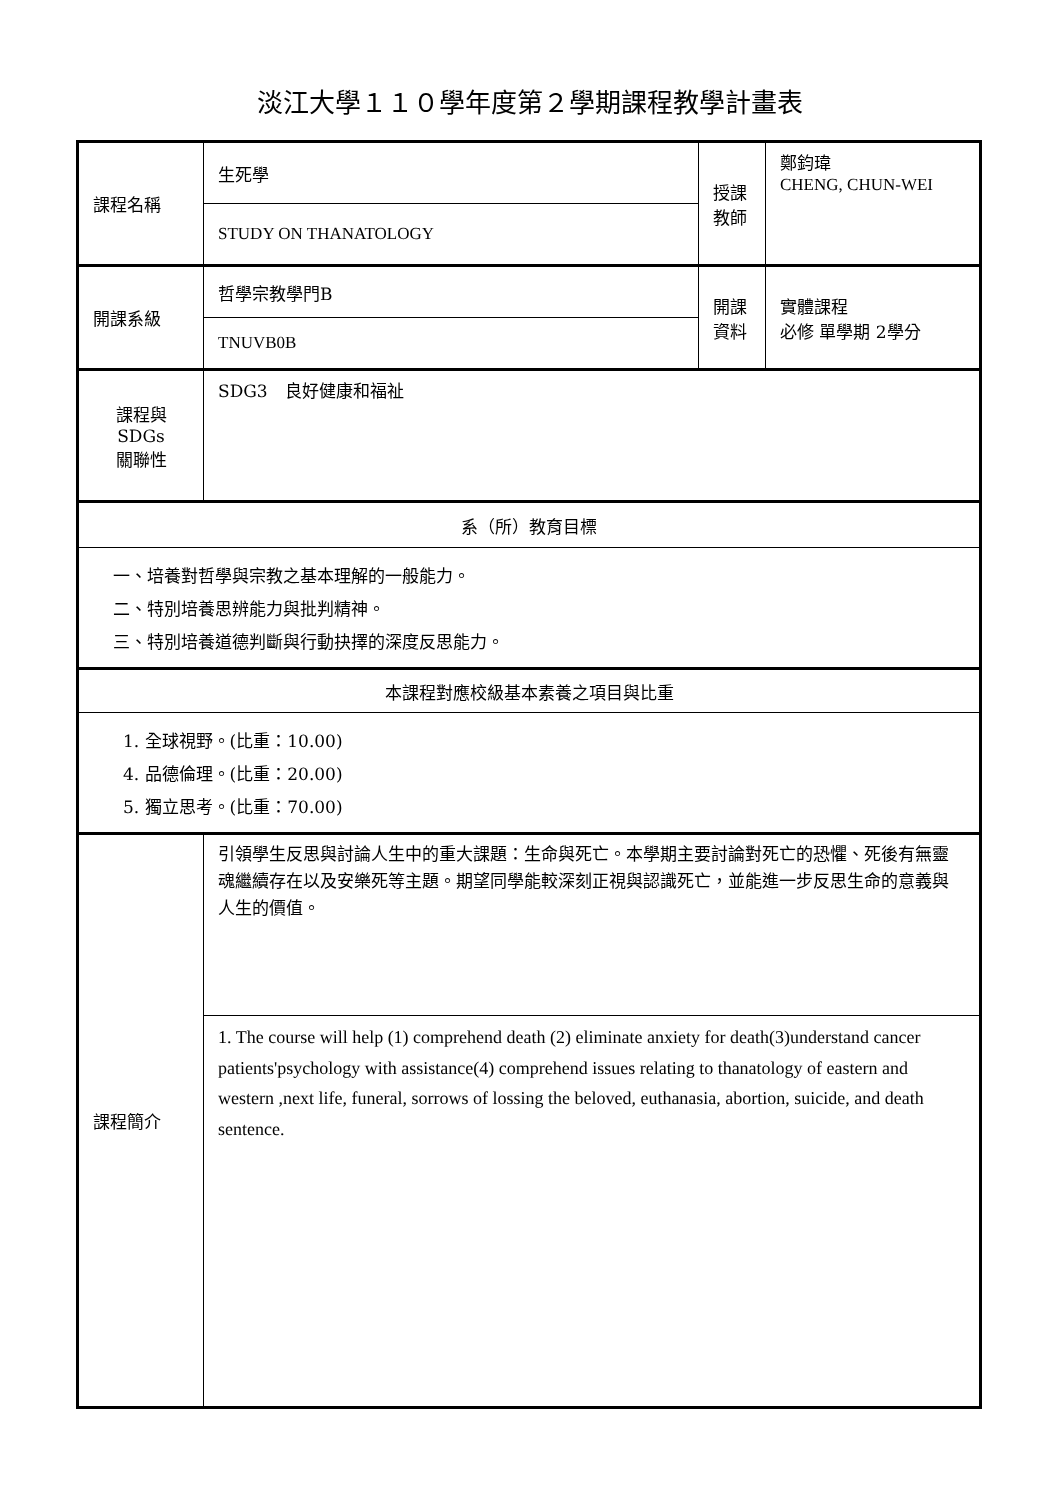淡江大學１１０學年度第２學期課程教學計畫表
| 課程名稱 | 生死學 | 授課 教師 | 鄭鈞瑋 CHENG, CHUN-WEI |
| | STUDY ON THANATOLOGY | | |
| 開課系級 | 哲學宗教學門B | 開課 資料 | 實體課程 必修 單學期 2學分 |
| | TNUVB0B | | |
| 課程與SDGs 關聯性 | SDG3 良好健康和福祉 | | |
| 系（所）教育目標 | | | |
| 一、培養對哲學與宗教之基本理解的一般能力。 二、特別培養思辨能力與批判精神。 三、特別培養道德判斷與行動抉擇的深度反思能力。 | | | |
| 本課程對應校級基本素養之項目與比重 | | | |
| 1. 全球視野。(比重：10.00) 4. 品德倫理。(比重：20.00) 5. 獨立思考。(比重：70.00) | | | |
| 課程簡介 | 引領學生反思與討論人生中的重大課題：生命與死亡。本學期主要討論對死亡的恐懼、死後有無靈魂繼續存在以及安樂死等主題。期望同學能較深刻正視與認識死亡，並能進一步反思生命的意義與人生的價值。 | | |
| | 1. The course will help (1) comprehend death (2) eliminate anxiety for death(3)understand cancer patients'psychology with assistance(4) comprehend issues relating to thanatology of eastern and western ,next life, funeral, sorrows of lossing the beloved, euthanasia, abortion, suicide, and death sentence. | | |